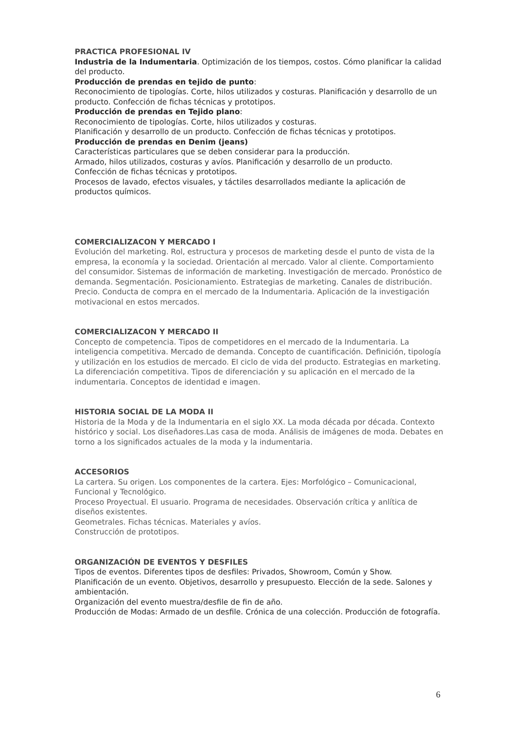PRACTICA PROFESIONAL IV
Industria de la Indumentaria. Optimización de los tiempos, costos. Cómo planificar la calidad del producto.
Producción de prendas en tejido de punto:
Reconocimiento de tipologías. Corte, hilos utilizados y costuras. Planificación y desarrollo de un producto. Confección de fichas técnicas y prototipos.
Producción de prendas en Tejido plano:
Reconocimiento de tipologías. Corte, hilos utilizados y costuras.
Planificación y desarrollo de un producto. Confección de fichas técnicas y prototipos.
Producción de prendas en Denim (jeans)
Características particulares que se deben considerar para la producción.
Armado, hilos utilizados, costuras y avíos. Planificación y desarrollo de un producto.
Confección de fichas técnicas y prototipos.
Procesos de lavado, efectos visuales, y táctiles desarrollados mediante la aplicación de productos químicos.
COMERCIALIZACON Y MERCADO I
Evolución del marketing. Rol, estructura y procesos de marketing desde el punto de vista de la empresa, la economía y la sociedad. Orientación al mercado. Valor al cliente. Comportamiento del consumidor. Sistemas de información de marketing. Investigación de mercado. Pronóstico de demanda. Segmentación. Posicionamiento. Estrategias de marketing. Canales de distribución. Precio. Conducta de compra en el mercado de la Indumentaria. Aplicación de la investigación motivacional en estos mercados.
COMERCIALIZACON Y MERCADO II
Concepto de competencia. Tipos de competidores en el mercado de la Indumentaria. La inteligencia competitiva. Mercado de demanda. Concepto de cuantificación. Definición, tipología y utilización en los estudios de mercado. El ciclo de vida del producto. Estrategias en marketing. La diferenciación competitiva. Tipos de diferenciación y su aplicación en el mercado de la indumentaria. Conceptos de identidad e imagen.
HISTORIA SOCIAL DE LA MODA II
Historia de la Moda y de la Indumentaria en el siglo XX. La moda década por década. Contexto histórico y social. Los diseñadores.Las casa de moda. Análisis de imágenes de moda. Debates en torno a los significados actuales de la moda y la indumentaria.
ACCESORIOS
La cartera. Su origen. Los componentes de la cartera. Ejes: Morfológico – Comunicacional, Funcional y Tecnológico.
Proceso Proyectual. El usuario. Programa de necesidades. Observación crítica y anlítica de diseños existentes.
Geometrales. Fichas técnicas. Materiales y avíos.
Construcción de prototipos.
ORGANIZACIÓN DE EVENTOS Y DESFILES
Tipos de eventos. Diferentes tipos de desfiles: Privados, Showroom, Común y Show.
Planificación de un evento. Objetivos, desarrollo y presupuesto. Elección de la sede. Salones y ambientación.
Organización del evento muestra/desfile de fin de año.
Producción de Modas: Armado de un desfile. Crónica de una colección. Producción de fotografía.
6